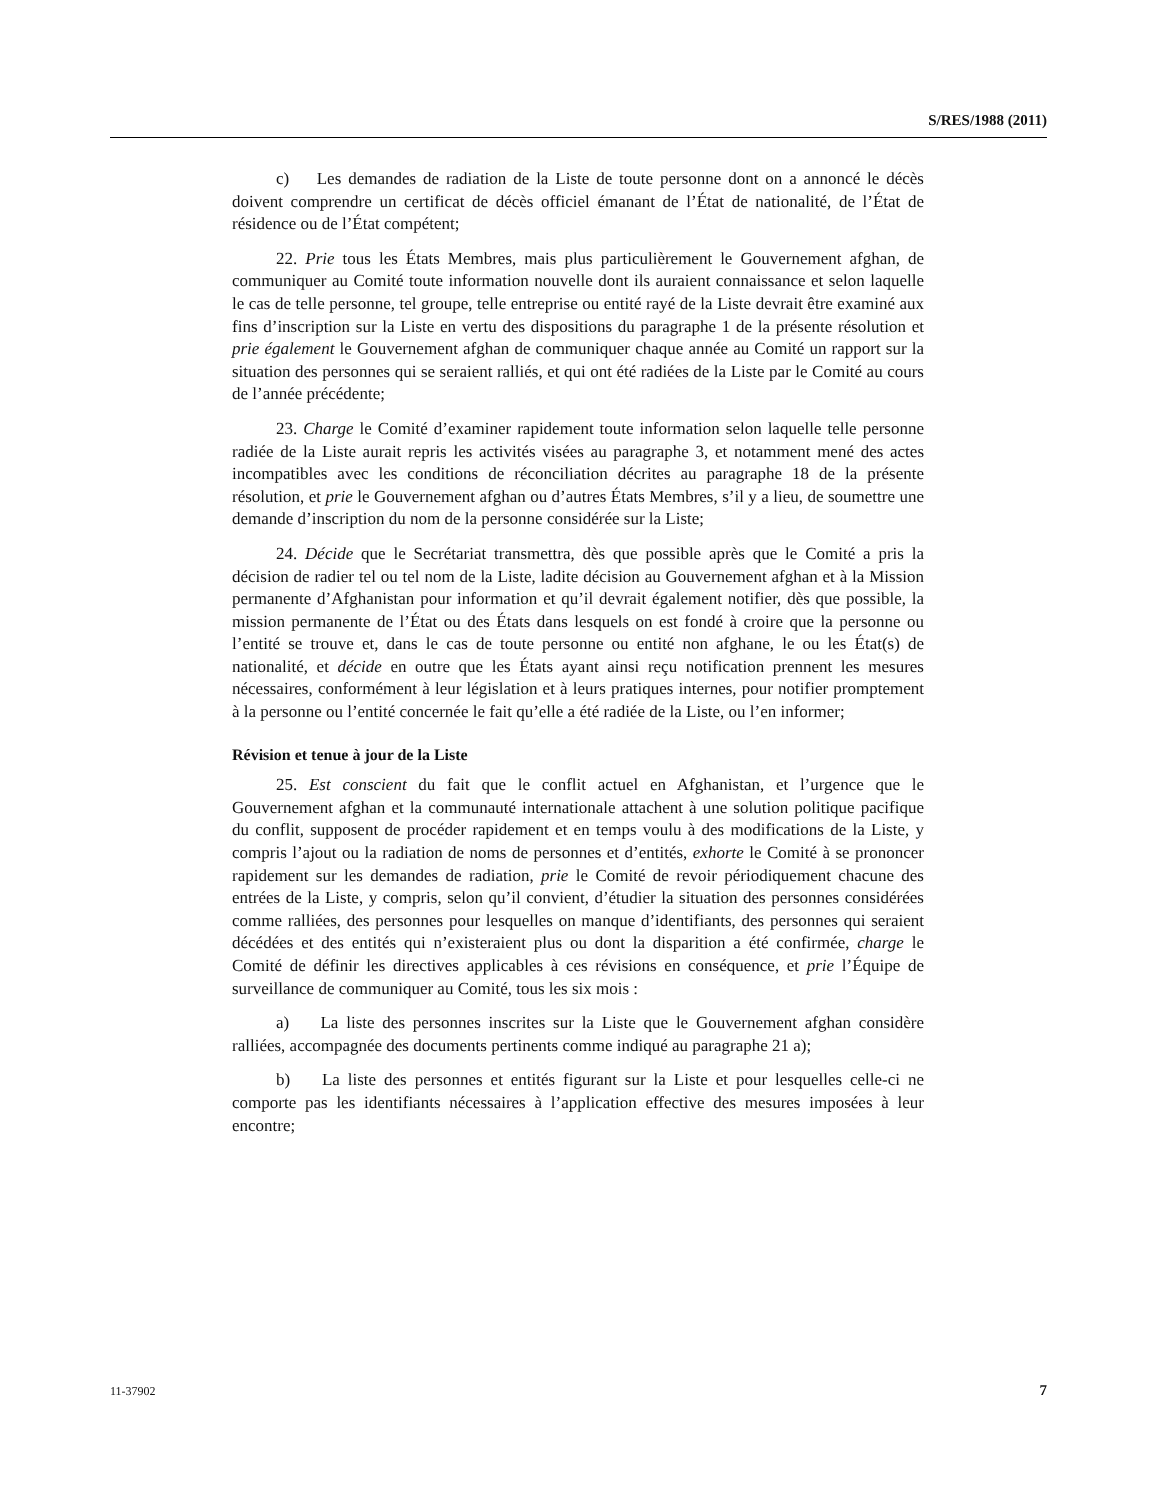S/RES/1988 (2011)
c) Les demandes de radiation de la Liste de toute personne dont on a annoncé le décès doivent comprendre un certificat de décès officiel émanant de l’État de nationalité, de l’État de résidence ou de l’État compétent;
22. Prie tous les États Membres, mais plus particulièrement le Gouvernement afghan, de communiquer au Comité toute information nouvelle dont ils auraient connaissance et selon laquelle le cas de telle personne, tel groupe, telle entreprise ou entité rayé de la Liste devrait être examiné aux fins d’inscription sur la Liste en vertu des dispositions du paragraphe 1 de la présente résolution et prie également le Gouvernement afghan de communiquer chaque année au Comité un rapport sur la situation des personnes qui se seraient ralliés, et qui ont été radiées de la Liste par le Comité au cours de l’année précédente;
23. Charge le Comité d’examiner rapidement toute information selon laquelle telle personne radiée de la Liste aurait repris les activités visées au paragraphe 3, et notamment mené des actes incompatibles avec les conditions de réconciliation décrites au paragraphe 18 de la présente résolution, et prie le Gouvernement afghan ou d’autres États Membres, s’il y a lieu, de soumettre une demande d’inscription du nom de la personne considérée sur la Liste;
24. Décide que le Secrétariat transmettra, dès que possible après que le Comité a pris la décision de radier tel ou tel nom de la Liste, ladite décision au Gouvernement afghan et à la Mission permanente d’Afghanistan pour information et qu’il devrait également notifier, dès que possible, la mission permanente de l’État ou des États dans lesquels on est fondé à croire que la personne ou l’entité se trouve et, dans le cas de toute personne ou entité non afghane, le ou les État(s) de nationalité, et décide en outre que les États ayant ainsi reçu notification prennent les mesures nécessaires, conformément à leur législation et à leurs pratiques internes, pour notifier promptement à la personne ou l’entité concernée le fait qu’elle a été radiée de la Liste, ou l’en informer;
Révision et tenue à jour de la Liste
25. Est conscient du fait que le conflit actuel en Afghanistan, et l’urgence que le Gouvernement afghan et la communauté internationale attachent à une solution politique pacifique du conflit, supposent de procéder rapidement et en temps voulu à des modifications de la Liste, y compris l’ajout ou la radiation de noms de personnes et d’entités, exhorte le Comité à se prononcer rapidement sur les demandes de radiation, prie le Comité de revoir périodiquement chacune des entrées de la Liste, y compris, selon qu’il convient, d’étudier la situation des personnes considérées comme ralliées, des personnes pour lesquelles on manque d’identifiants, des personnes qui seraient décédées et des entités qui n’existeraient plus ou dont la disparition a été confirmée, charge le Comité de définir les directives applicables à ces révisions en conséquence, et prie l’Équipe de surveillance de communiquer au Comité, tous les six mois :
a) La liste des personnes inscrites sur la Liste que le Gouvernement afghan considère ralliées, accompagnée des documents pertinents comme indiqué au paragraphe 21 a);
b) La liste des personnes et entités figurant sur la Liste et pour lesquelles celle-ci ne comporte pas les identifiants nécessaires à l’application effective des mesures imposées à leur encontre;
11-37902 7